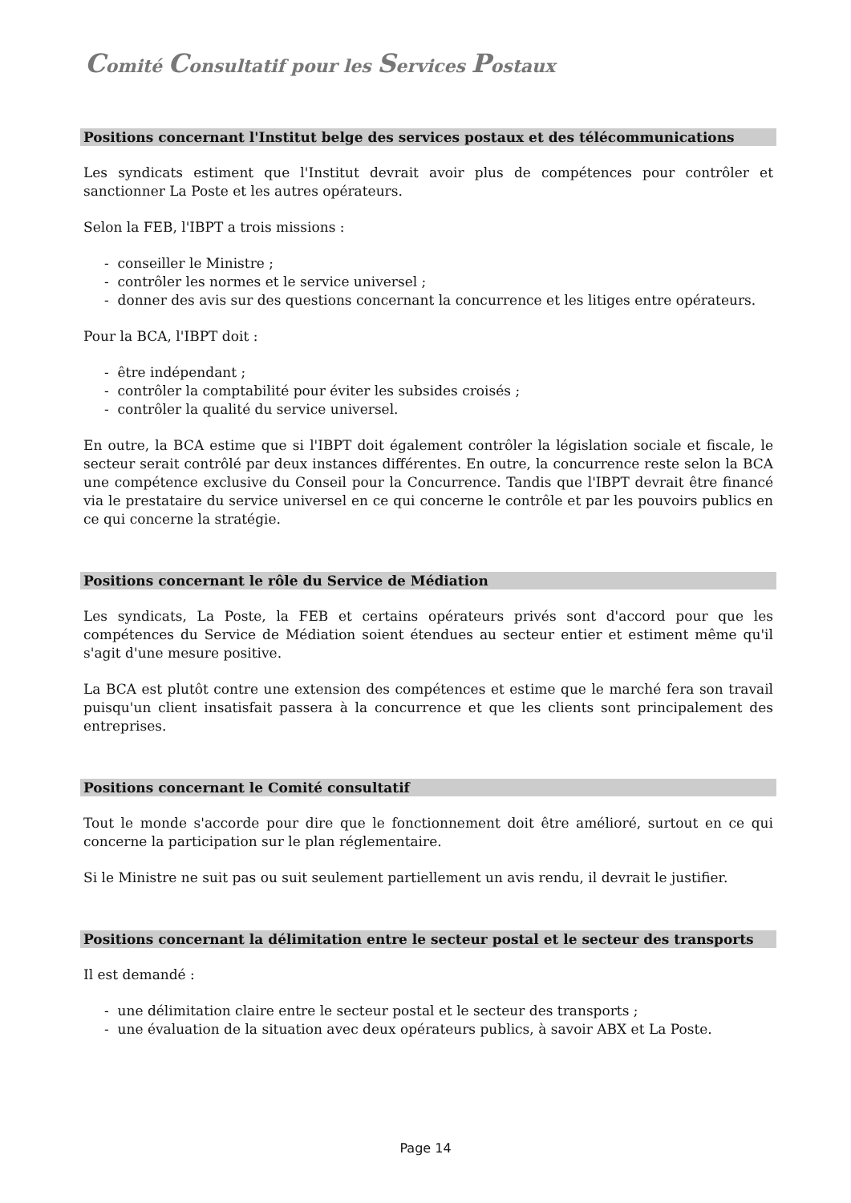Comité Consultatif pour les Services Postaux
Positions concernant l'Institut belge des services postaux et des télécommunications
Les syndicats estiment que l'Institut devrait avoir plus de compétences pour contrôler et sanctionner La Poste et les autres opérateurs.
Selon la FEB, l'IBPT a trois missions :
- conseiller le Ministre ;
- contrôler les normes et le service universel ;
- donner des avis sur des questions concernant la concurrence et les litiges entre opérateurs.
Pour la BCA, l'IBPT doit :
- être indépendant ;
- contrôler la comptabilité pour éviter les subsides croisés ;
- contrôler la qualité du service universel.
En outre, la BCA estime que si l'IBPT doit également contrôler la législation sociale et fiscale, le secteur serait contrôlé par deux instances différentes. En outre, la concurrence reste selon la BCA une compétence exclusive du Conseil pour la Concurrence. Tandis que l'IBPT devrait être financé via le prestataire du service universel en ce qui concerne le contrôle et par les pouvoirs publics en ce qui concerne la stratégie.
Positions concernant le rôle du Service de Médiation
Les syndicats, La Poste, la FEB et certains opérateurs privés sont d'accord pour que les compétences du Service de Médiation soient étendues au secteur entier et estiment même qu'il s'agit d'une mesure positive.
La BCA est plutôt contre une extension des compétences et estime que le marché fera son travail puisqu'un client insatisfait passera à la concurrence et que les clients sont principalement des entreprises.
Positions concernant le Comité consultatif
Tout le monde s'accorde pour dire que le fonctionnement doit être amélioré, surtout en ce qui concerne la participation sur le plan réglementaire.
Si le Ministre ne suit pas ou suit seulement partiellement un avis rendu, il devrait le justifier.
Positions concernant la délimitation entre le secteur postal et le secteur des transports
Il est demandé :
- une délimitation claire entre le secteur postal et le secteur des transports ;
- une évaluation de la situation avec deux opérateurs publics, à savoir ABX et La Poste.
Page 14